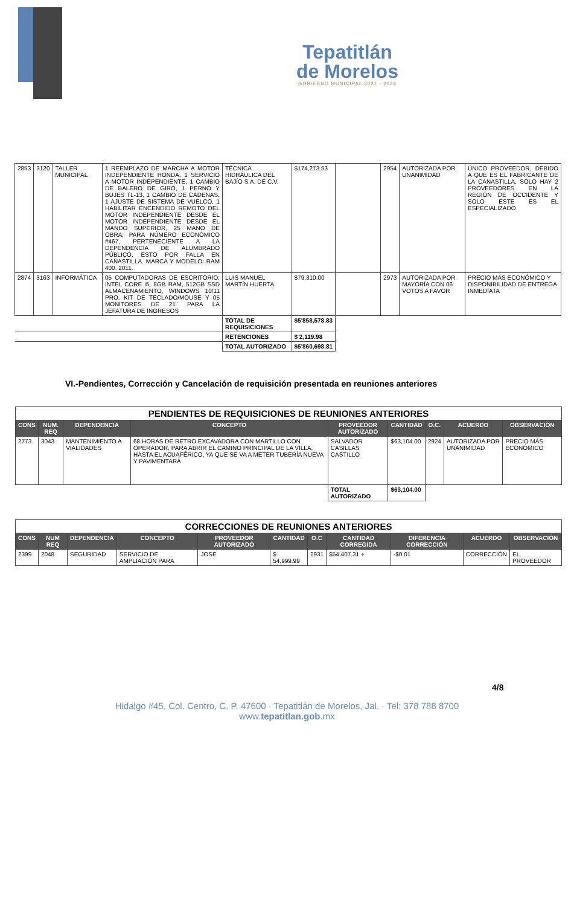Tepatitlán
de Morelos
GOBIERNO MUNICIPAL 2021 - 2024
| 2853 | 3120 | TALLER MUNICIPAL | 1 REEMPLAZO DE MARCHA A MOTOR INDEPENDIENTE HONDA, 1 SERVICIO A MOTOR INDEPENDIENTE, 1 CAMBIO DE BALERO DE GIRO, 1 PERNO Y BUJES TL-13, 1 CAMBIO DE CADENAS, 1 AJUSTE DE SISTEMA DE VUELCO, 1 HABILITAR ENCENDIDO REMOTO DEL MOTOR INDEPENDIENTE DESDE EL MOTOR INDEPENDIENTE DESDE EL MANDO SUPERIOR, 25 MANO DE OBRA; PARA NÚMERO ECONÓMICO #467, PERTENECIENTE A LA DEPENDENCIA DE ALUMBRADO PÚBLICO, ESTO POR FALLA EN CANASTILLA. MARCA Y MODELO: RAM 400, 2011. | TÉCNICA HIDRÁULICA DEL BAJÍO S.A. DE C.V. | $174,273.53 | | 2954 | AUTORIZADA POR UNANIMIDAD | ÚNICO PROVEEDOR, DEBIDO A QUE ES EL FABRICANTE DE LA CANASTILLA, SOLO HAY 2 PROVEEDORES EN LA REGIÓN DE OCCIDENTE Y SOLO ESTE ES EL ESPECIALIZADO |
| 2874 | 3163 | INFORMÁTICA | 05 COMPUTADORAS DE ESCRITORIO: INTEL CORE i5, 8GB RAM, 512GB SSD ALMACENAMIENTO, WINDOWS 10/11 PRO, KIT DE TECLADO/MOUSE Y 05 MONITORES DE 21" PARA LA JEFATURA DE INGRESOS | LUIS MANUEL MARTÍN HUERTA | $79,310.00 | | 2973 | AUTORIZADA POR MAYORÍA CON 06 VOTOS A FAVOR | PRECIO MÁS ECONÓMICO Y DISPONIBILIDAD DE ENTREGA INMEDIATA |
| | | | | TOTAL DE REQUISICIONES | $5'858,578.83 | | | | |
| | | | | RETENCIONES | $ 2,119.98 | | | | |
| | | | | TOTAL AUTORIZADO | $5'860,698.81 | | | | |
VI.-Pendientes, Corrección y Cancelación de requisición presentada en reuniones anteriores
| PENDIENTES DE REQUISICIONES DE REUNIONES ANTERIORES | | | | | | | | |
| CONS | NUM. REQ | DEPENDENCIA | CONCEPTO | PROVEEDOR AUTORIZADO | CANTIDAD | O.C. | ACUERDO | OBSERVACIÓN |
| 2773 | 3043 | MANTENIMIENTO A VIALIDADES | 68 HORAS DE RETRO EXCAVADORA CON MARTILLO CON OPERADOR, PARA ABRIR EL CAMINO PRINCIPAL DE LA VILLA, HASTA EL ACUAFÉRICO, YA QUE SE VA A METER TUBERÍA NUEVA Y PAVIMENTARÁ | SALVADOR CASILLAS CASTILLO | $63,104.00 | 2924 | AUTORIZADA POR UNANIMIDAD | PRECIO MÁS ECONÓMICO |
| | | | | TOTAL AUTORIZADO | $63,104.00 | | | |
| CORRECCIONES DE REUNIONES ANTERIORES | | | | | | | | | | |
| CONS | NUM REQ | DEPENDENCIA | CONCEPTO | PROVEEDOR AUTORIZADO | CANTIDAD | O.C | CANTIDAD CORREGIDA | DIFERENCIA CORRECCIÓN | ACUERDO | OBSERVACIÓN |
| 2399 | 2048 | SEGURIDAD | SERVICIO DE AMPLIACIÓN PARA | JOSE | $ 54,999.99 | 2931 | $54,407.31 + | -$0.01 | CORRECCIÓN | EL PROVEEDOR |
4/8
Hidalgo #45, Col. Centro, C. P. 47600 · Tepatitlán de Morelos, Jal. · Tel: 378 788 8700
www.tepatitlan.gob.mx